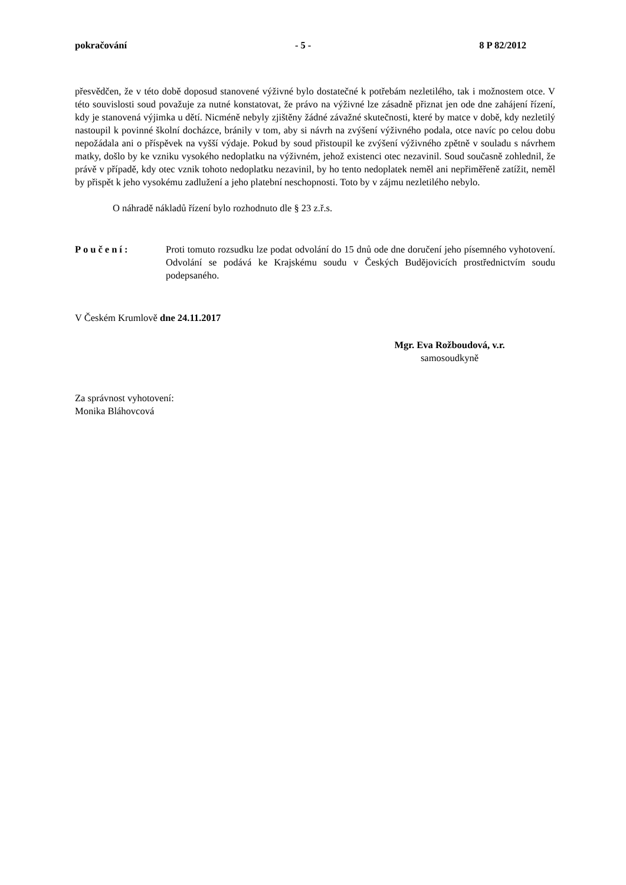pokračování - 5 - 8 P 82/2012
přesvědčen, že v této době doposud stanovené výživné bylo dostatečné k potřebám nezletilého, tak i možnostem otce. V této souvislosti soud považuje za nutné konstatovat, že právo na výživné lze zásadně přiznat jen ode dne zahájení řízení, kdy je stanovená výjimka u dětí. Nicméně nebyly zjištěny žádné závažné skutečnosti, které by matce v době, kdy nezletilý nastoupil k povinné školní docházce, bránily v tom, aby si návrh na zvýšení výživného podala, otce navíc po celou dobu nepožádala ani o příspěvek na vyšší výdaje. Pokud by soud přistoupil ke zvýšení výživného zpětně v souladu s návrhem matky, došlo by ke vzniku vysokého nedoplatku na výživném, jehož existenci otec nezavinil. Soud současně zohlednil, že právě v případě, kdy otec vznik tohoto nedoplatku nezavinil, by ho tento nedoplatek neměl ani nepřiměřeně zatížit, neměl by přispět k jeho vysokému zadlužení a jeho platební neschopnosti. Toto by v zájmu nezletilého nebylo.
O náhradě nákladů řízení bylo rozhodnuto dle § 23 z.ř.s.
Poučení: Proti tomuto rozsudku lze podat odvolání do 15 dnů ode dne doručení jeho písemného vyhotovení. Odvolání se podává ke Krajskému soudu v Českých Budějovicích prostřednictvím soudu podepsaného.
V Českém Krumlově dne 24.11.2017
Mgr. Eva Rožboudová, v.r.
samosoudkyně
Za správnost vyhotovení:
Monika Bláhovcová